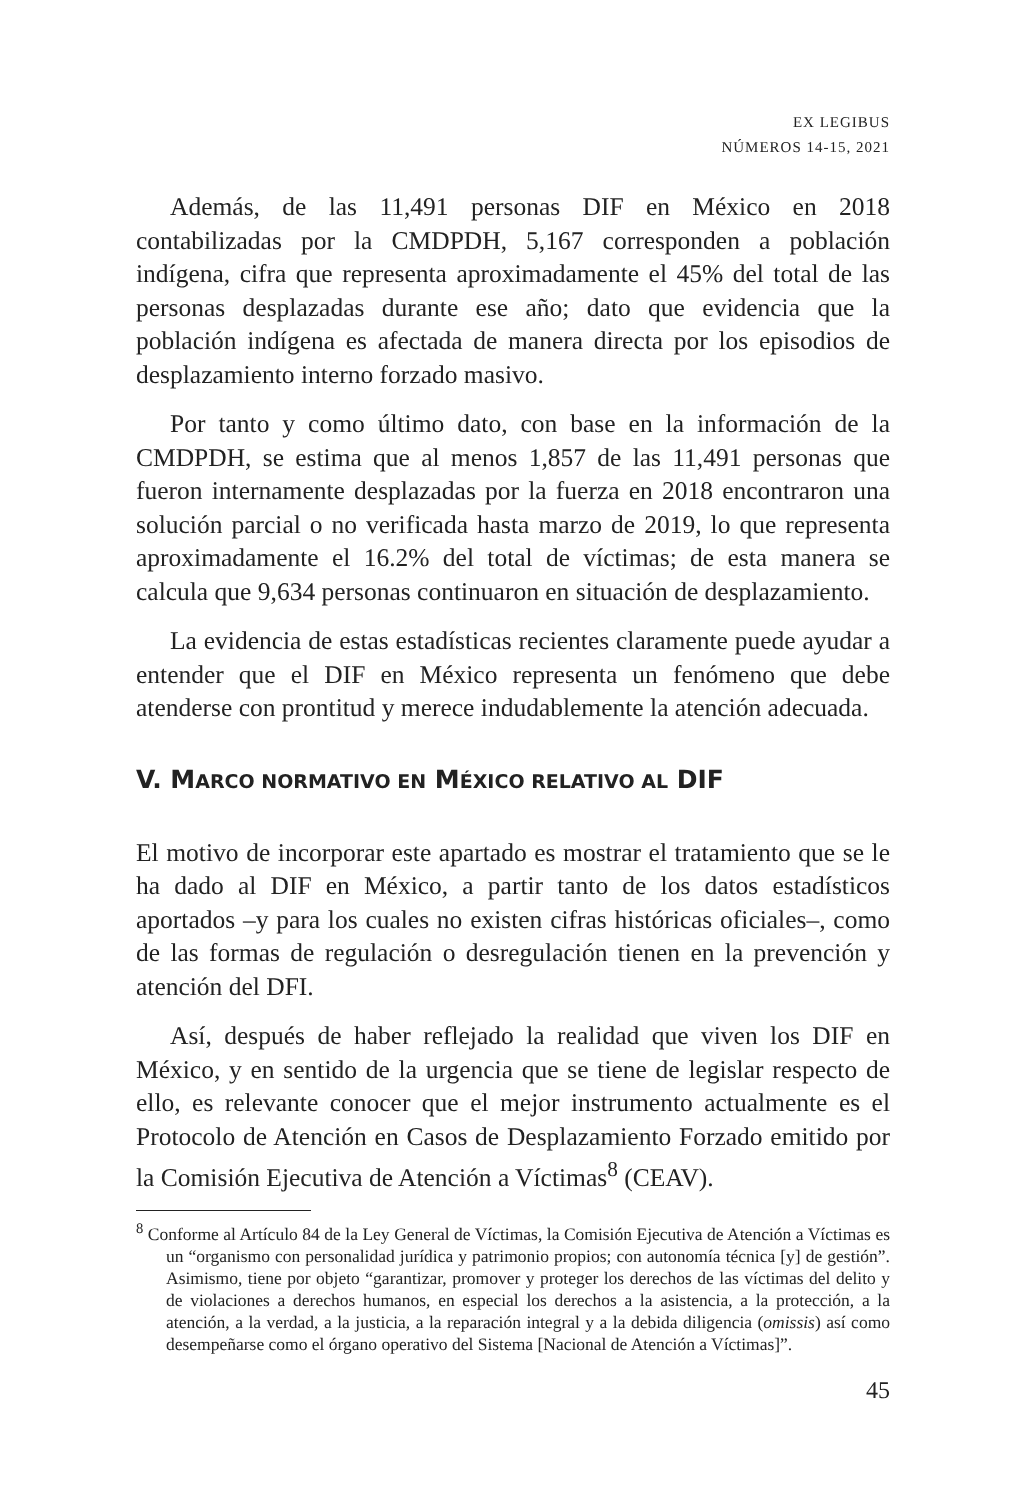EX LEGIBUS
NÚMEROS 14-15, 2021
Además, de las 11,491 personas DIF en México en 2018 contabilizadas por la CMDPDH, 5,167 corresponden a población indígena, cifra que representa aproximadamente el 45% del total de las personas desplazadas durante ese año; dato que evidencia que la población indígena es afectada de manera directa por los episodios de desplazamiento interno forzado masivo.
Por tanto y como último dato, con base en la información de la CMDPDH, se estima que al menos 1,857 de las 11,491 personas que fueron internamente desplazadas por la fuerza en 2018 encontraron una solución parcial o no verificada hasta marzo de 2019, lo que representa aproximadamente el 16.2% del total de víctimas; de esta manera se calcula que 9,634 personas continuaron en situación de desplazamiento.
La evidencia de estas estadísticas recientes claramente puede ayudar a entender que el DIF en México representa un fenómeno que debe atenderse con prontitud y merece indudablemente la atención adecuada.
V. MARCO NORMATIVO EN MÉXICO RELATIVO AL DIF
El motivo de incorporar este apartado es mostrar el tratamiento que se le ha dado al DIF en México, a partir tanto de los datos estadísticos aportados –y para los cuales no existen cifras históricas oficiales–, como de las formas de regulación o desregulación tienen en la prevención y atención del DFI.
Así, después de haber reflejado la realidad que viven los DIF en México, y en sentido de la urgencia que se tiene de legislar respecto de ello, es relevante conocer que el mejor instrumento actualmente es el Protocolo de Atención en Casos de Desplazamiento Forzado emitido por la Comisión Ejecutiva de Atención a Víctimas<sup>8</sup> (CEAV).
<sup>8</sup> Conforme al Artículo 84 de la Ley General de Víctimas, la Comisión Ejecutiva de Atención a Víctimas es un “organismo con personalidad jurídica y patrimonio propios; con autonomía técnica [y] de gestión”. Asimismo, tiene por objeto “garantizar, promover y proteger los derechos de las víctimas del delito y de violaciones a derechos humanos, en especial los derechos a la asistencia, a la protección, a la atención, a la verdad, a la justicia, a la reparación integral y a la debida diligencia (omissis) así como desempeñarse como el órgano operativo del Sistema [Nacional de Atención a Víctimas]”.
45